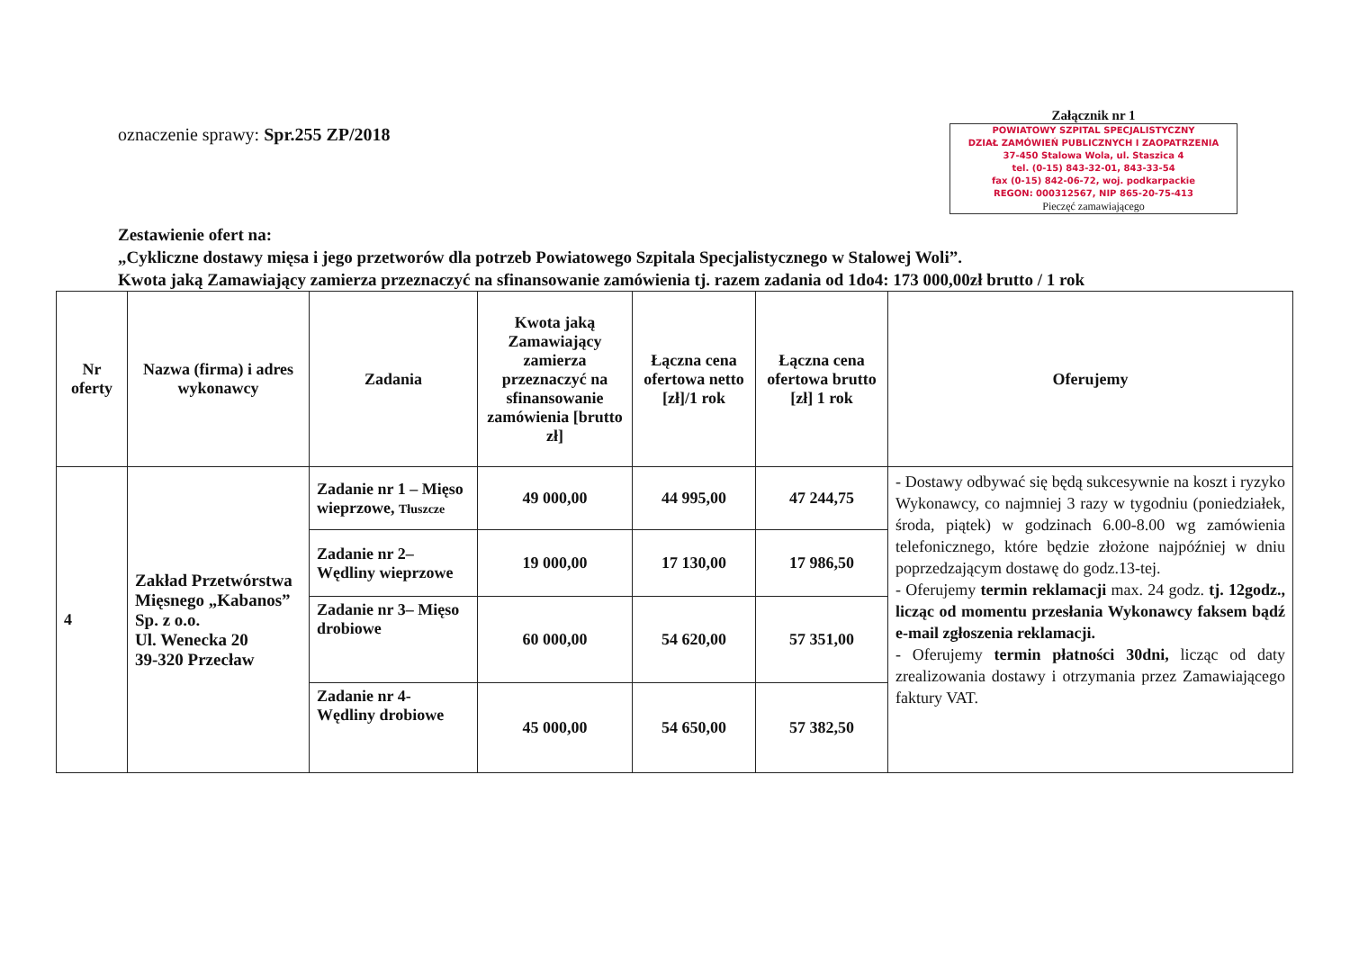oznaczenie sprawy: Spr.255 ZP/2018
Załącznik nr 1
POWIATOWY SZPITAL SPECJALISTYCZNY
DZIAŁ ZAMÓWIEŃ PUBLICZNYCH I ZAOPATRZENIA
37-450 Stalowa Wola, ul. Staszica 4
tel. (0-15) 843-32-01, 843-33-54
fax (0-15) 842-06-72, woj. podkarpackie
REGON: 000312567, NIP 865-20-75-413
Pieczęć zamawiającego
Zestawienie ofert na:
„Cykliczne dostawy mięsa i jego przetworów dla potrzeb Powiatowego Szpitala Specjalistycznego w Stalowej Woli”.
Kwota jaką Zamawiający zamierza przeznaczyć na sfinansowanie zamówienia tj. razem zadania od 1do4: 173 000,00zł brutto / 1 rok
| Nr oferty | Nazwa (firma) i adres wykonawcy | Zadania | Kwota jaką Zamawiający zamierza przeznaczyć na sfinansowanie zamówienia [brutto zł] | Łączna cena ofertowa netto [zł]/1 rok | Łączna cena ofertowa brutto [zł] 1 rok | Oferujemy |
| --- | --- | --- | --- | --- | --- | --- |
| 4 | Zakład Przetwórstwa Mięsnego „Kabanos” Sp. z o.o. Ul. Wenecka 20 39-320 Przecław | Zadanie nr 1 – Mięso wieprzowe, Tłuszcze | 49 000,00 | 44 995,00 | 47 244,75 | - Dostawy odbywać się będą sukcesywnie na koszt i ryzyko Wykonawcy, co najmniej 3 razy w tygodniu (poniedziałek, środa, piątek) w godzinach 6.00-8.00 wg zamówienia telefonicznego, które będzie złożone najpóźniej w dniu poprzedzającym dostawę do godz.13-tej. - Oferujemy termin reklamacji max. 24 godz. tj. 12godz., licząc od momentu przesłania Wykonawcy faksem bądź e-mail zgłoszenia reklamacji. - Oferujemy termin płatności 30dni, licząc od daty zrealizowania dostawy i otrzymania przez Zamawiającego faktury VAT. |
| | | Zadanie nr 2– Wędliny wieprzowe | 19 000,00 | 17 130,00 | 17 986,50 | |
| | | Zadanie nr 3– Mięso drobiowe | 60 000,00 | 54 620,00 | 57 351,00 | |
| | | Zadanie nr 4- Wędliny drobiowe | 45 000,00 | 54 650,00 | 57 382,50 | |